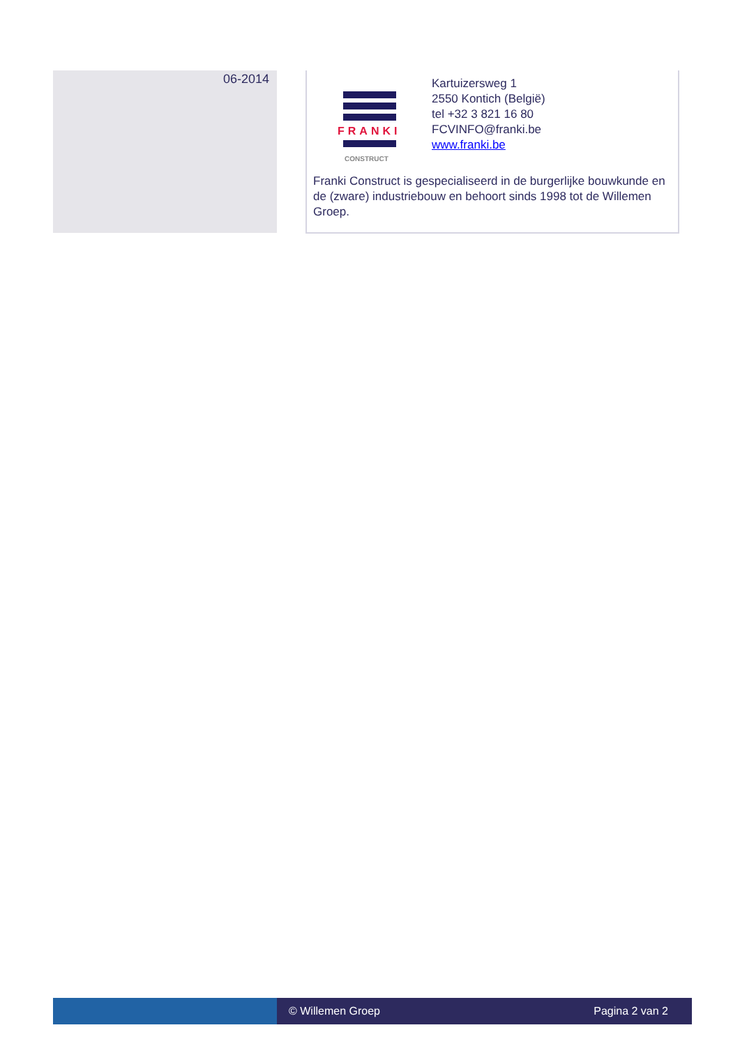06-2014
FRANKI
CONSTRUCT
Kartuizersweg 1
2550 Kontich (België)
tel +32 3 821 16 80
FCVINFO@franki.be
www.franki.be
Franki Construct is gespecialiseerd in de burgerlijke bouwkunde en de (zware) industriebouw en behoort sinds 1998 tot de Willemen Groep.
© Willemen Groep Pagina 2 van 2